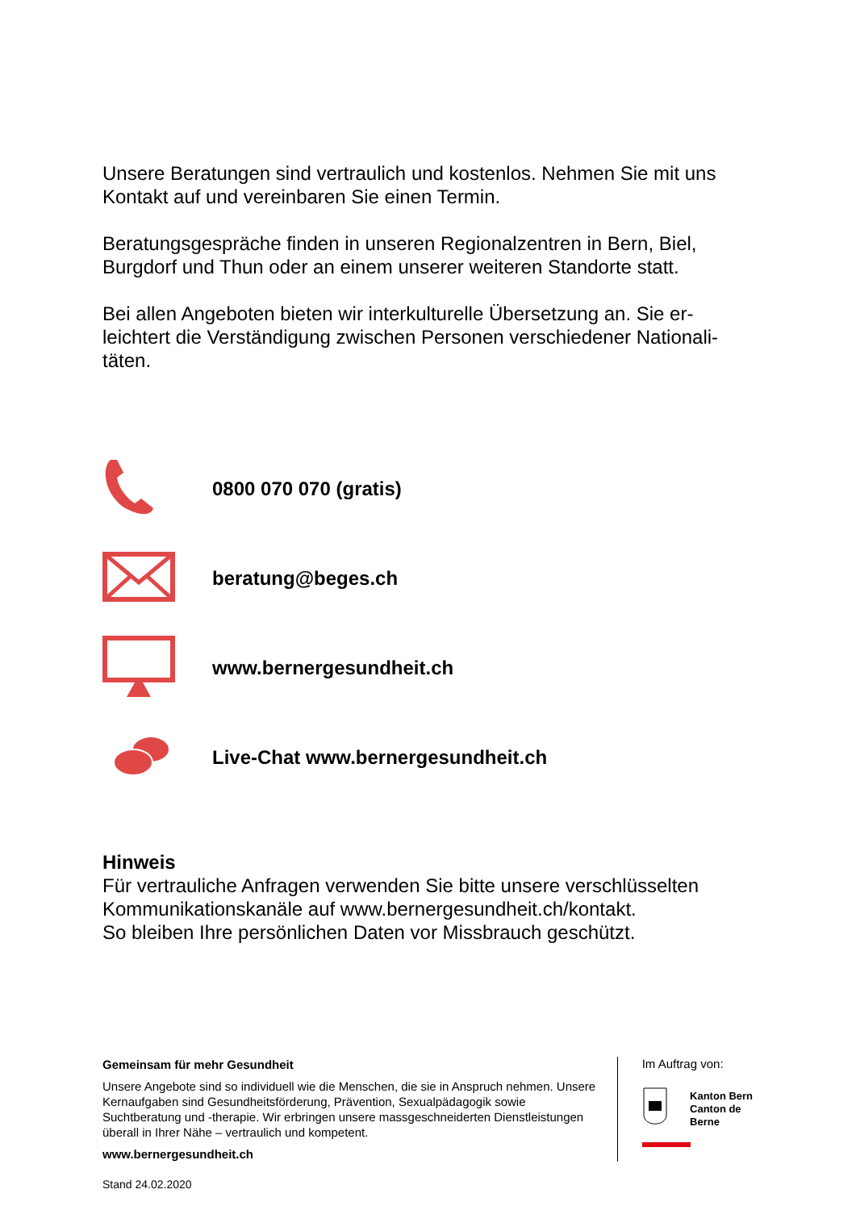Unsere Beratungen sind vertraulich und kostenlos. Nehmen Sie mit uns Kontakt auf und vereinbaren Sie einen Termin.
Beratungsgespräche finden in unseren Regionalzentren in Bern, Biel, Burgdorf und Thun oder an einem unserer weiteren Standorte statt.
Bei allen Angeboten bieten wir interkulturelle Übersetzung an. Sie er­leichtert die Verständigung zwischen Personen verschiedener Nationali­täten.
0800 070 070 (gratis)
beratung@beges.ch
www.bernergesundheit.ch
Live-Chat www.bernergesundheit.ch
Hinweis
Für vertrauliche Anfragen verwenden Sie bitte unsere verschlüsselten Kommunikationskanäle auf www.bernergesundheit.ch/kontakt.
So bleiben Ihre persönlichen Daten vor Missbrauch geschützt.
Gemeinsam für mehr Gesundheit
Unsere Angebote sind so individuell wie die Menschen, die sie in Anspruch nehmen. Unsere Kernaufgaben sind Gesundheitsförderung, Prävention, Sexualpädagogik sowie Suchtberatung und -therapie. Wir erbringen unsere massgeschneiderten Dienstleistungen überall in Ihrer Nähe – vertraulich und kompetent.
www.bernergesundheit.ch
Im Auftrag von:
Kanton Bern
Canton de Berne
Stand 24.02.2020